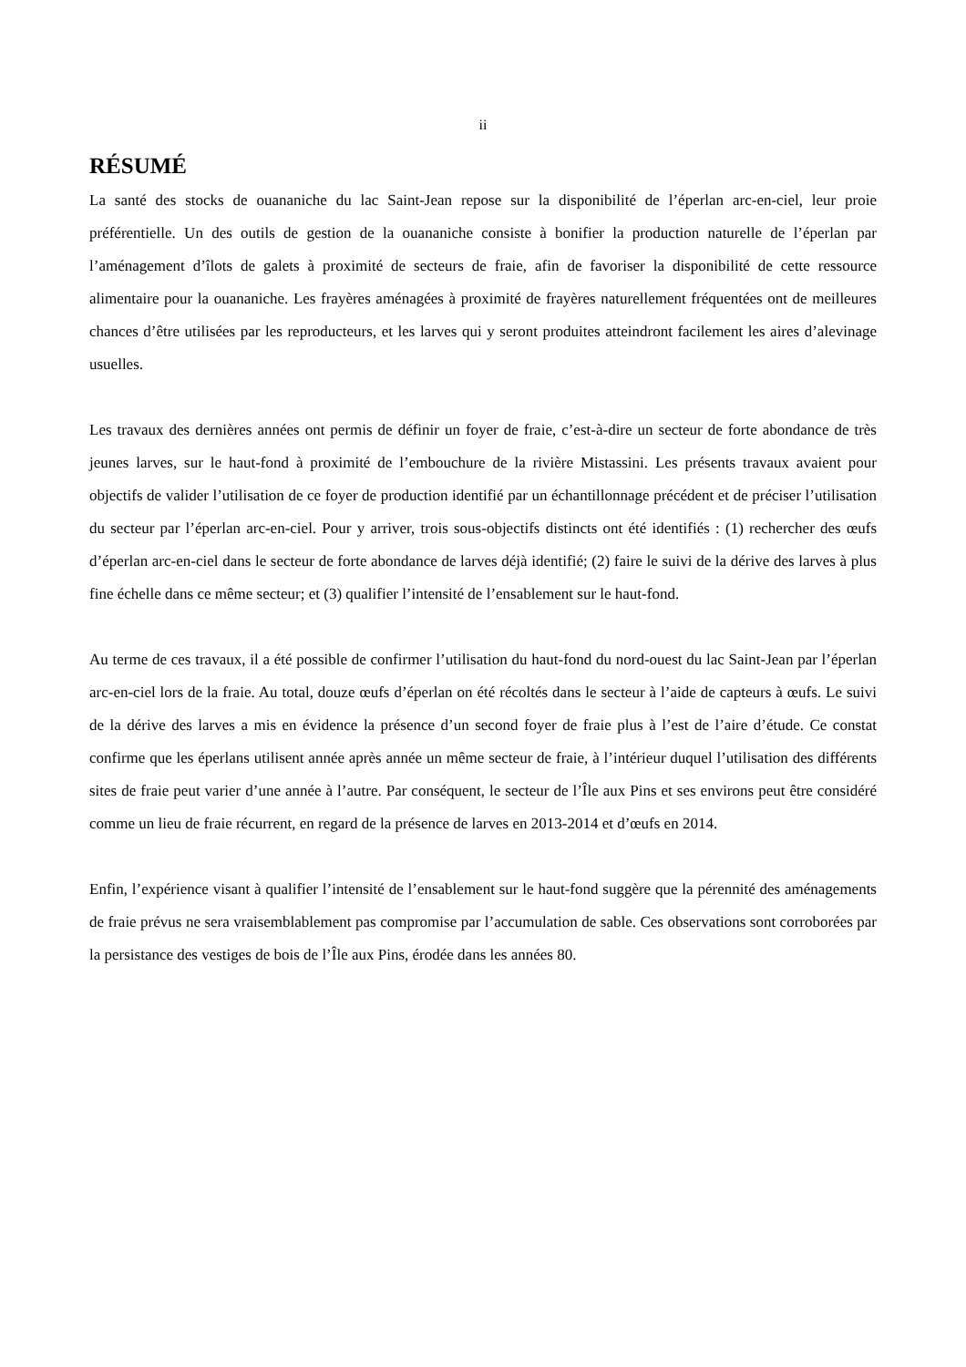ii
RÉSUMÉ
La santé des stocks de ouananiche du lac Saint-Jean repose sur la disponibilité de l’éperlan arc-en-ciel, leur proie préférentielle. Un des outils de gestion de la ouananiche consiste à bonifier la production naturelle de l’éperlan par l’aménagement d’îlots de galets à proximité de secteurs de fraie, afin de favoriser la disponibilité de cette ressource alimentaire pour la ouananiche. Les frayères aménagées à proximité de frayères naturellement fréquentées ont de meilleures chances d’être utilisées par les reproducteurs, et les larves qui y seront produites atteindront facilement les aires d’alevinage usuelles.
Les travaux des dernières années ont permis de définir un foyer de fraie, c’est-à-dire un secteur de forte abondance de très jeunes larves, sur le haut-fond à proximité de l’embouchure de la rivière Mistassini. Les présents travaux avaient pour objectifs de valider l’utilisation de ce foyer de production identifié par un échantillonnage précédent et de préciser l’utilisation du secteur par l’éperlan arc-en-ciel. Pour y arriver, trois sous-objectifs distincts ont été identifiés : (1) rechercher des œufs d’éperlan arc-en-ciel dans le secteur de forte abondance de larves déjà identifié; (2) faire le suivi de la dérive des larves à plus fine échelle dans ce même secteur; et (3) qualifier l’intensité de l’ensablement sur le haut-fond.
Au terme de ces travaux, il a été possible de confirmer l’utilisation du haut-fond du nord-ouest du lac Saint-Jean par l’éperlan arc-en-ciel lors de la fraie. Au total, douze œufs d’éperlan on été récoltés dans le secteur à l’aide de capteurs à œufs. Le suivi de la dérive des larves a mis en évidence la présence d’un second foyer de fraie plus à l’est de l’aire d’étude. Ce constat confirme que les éperlans utilisent année après année un même secteur de fraie, à l’intérieur duquel l’utilisation des différents sites de fraie peut varier d’une année à l’autre. Par conséquent, le secteur de l’Île aux Pins et ses environs peut être considéré comme un lieu de fraie récurrent, en regard de la présence de larves en 2013-2014 et d’œufs en 2014.
Enfin, l’expérience visant à qualifier l’intensité de l’ensablement sur le haut-fond suggère que la pérennité des aménagements de fraie prévus ne sera vraisemblablement pas compromise par l’accumulation de sable. Ces observations sont corroborées par la persistance des vestiges de bois de l’Île aux Pins, érodée dans les années 80.